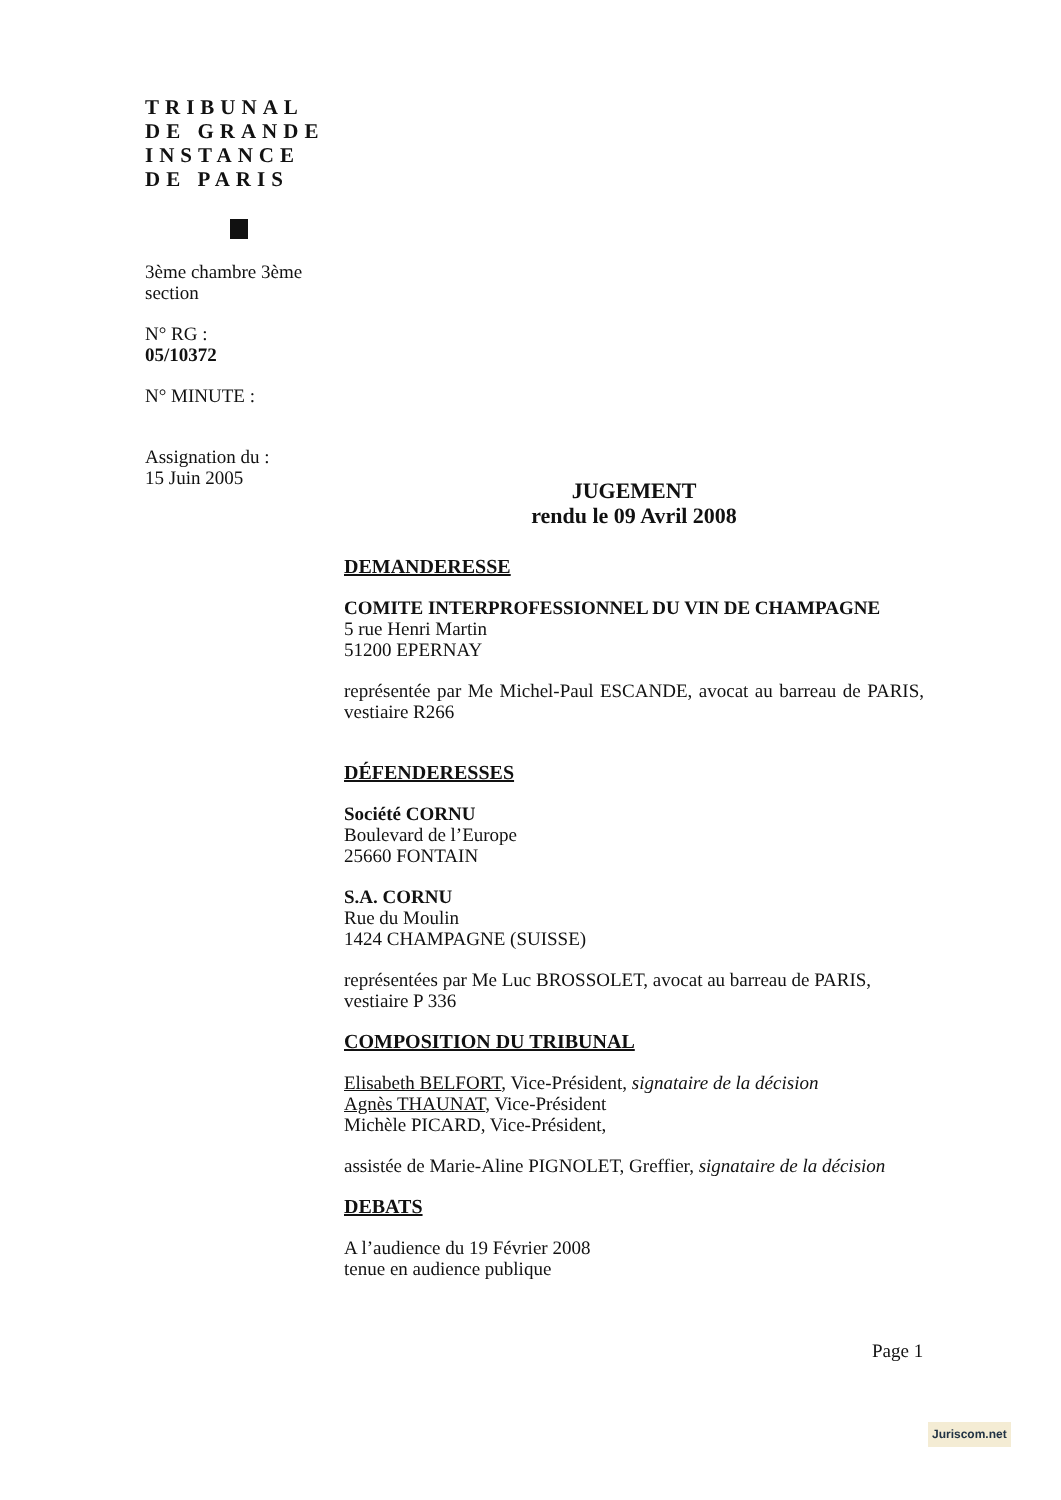TRIBUNAL
DE GRANDE
INSTANCE
DE PARIS
3ème chambre 3ème section
N° RG :
05/10372
N° MINUTE :
Assignation du :
15 Juin 2005
JUGEMENT
rendu le 09 Avril 2008
DEMANDERESSE
COMITE INTERPROFESSIONNEL DU VIN DE CHAMPAGNE
5 rue Henri Martin
51200 EPERNAY
représentée par Me Michel-Paul ESCANDE, avocat au barreau de PARIS, vestiaire R266
DÉFENDERESSES
Société CORNU
Boulevard de l’Europe
25660 FONTAIN
S.A. CORNU
Rue du Moulin
1424 CHAMPAGNE (SUISSE)
représentées par Me Luc BROSSOLET, avocat au barreau de PARIS, vestiaire P 336
COMPOSITION DU TRIBUNAL
Elisabeth BELFORT, Vice-Président, signataire de la décision
Agnès THAUNAT, Vice-Président
Michèle PICARD, Vice-Président,
assistée de Marie-Aline PIGNOLET, Greffier, signataire de la décision
DEBATS
A l’audience du 19 Février 2008
tenue en audience publique
Page 1
Juriscom.net